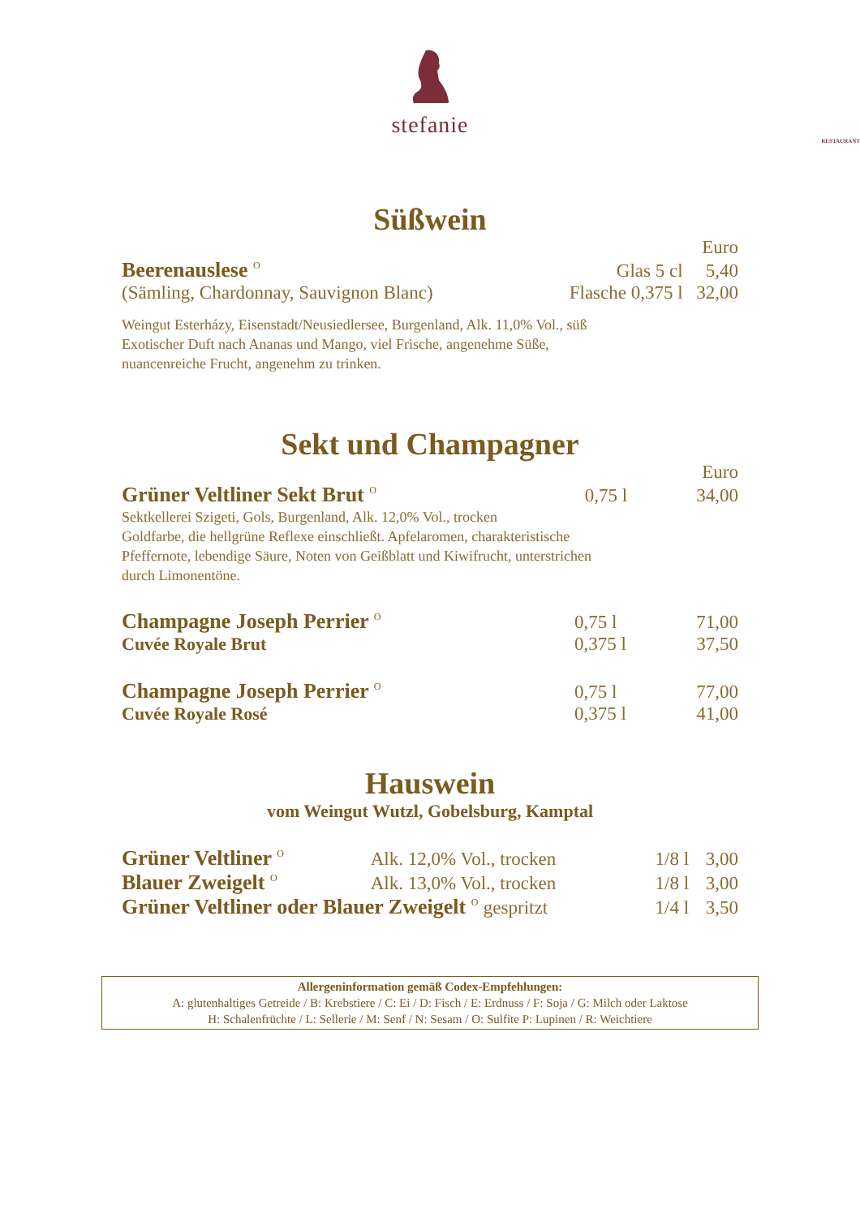stefanie
RESTAURANT
Süßwein
| | | Euro |
| Beerenauslese <sup>O</sup> | Glas 5 cl | 5,40 |
| (Sämling, Chardonnay, Sauvignon Blanc) | Flasche 0,375 l | 32,00 |
Weingut Esterházy, Eisenstadt/Neusiedlersee, Burgenland, Alk. 11,0% Vol., süß
Exotischer Duft nach Ananas und Mango, viel Frische, angenehme Süße,
nuancenreiche Frucht, angenehm zu trinken.
Sekt und Champagner
| | | Euro |
| Grüner Veltliner Sekt Brut <sup>O</sup> | 0,75 l | 34,00 |
Sektkellerei Szigeti, Gols, Burgenland, Alk. 12,0% Vol., trocken
Goldfarbe, die hellgrüne Reflexe einschließt. Apfelaromen, charakteristische
Pfeffernote, lebendige Säure, Noten von Geißblatt und Kiwifrucht, unterstrichen
durch Limonentöne.
| Champagne Joseph Perrier <sup>O</sup> | 0,75 l | 71,00 |
| Cuvée Royale Brut | 0,375 l | 37,50 |
| Champagne Joseph Perrier <sup>O</sup> | 0,75 l | 77,00 |
| Cuvée Royale Rosé | 0,375 l | 41,00 |
Hauswein
vom Weingut Wutzl, Gobelsburg, Kamptal
| Grüner Veltliner <sup>O</sup> | Alk. 12,0% Vol., trocken | 1/8 l | 3,00 |
| Blauer Zweigelt <sup>O</sup> | Alk. 13,0% Vol., trocken | 1/8 l | 3,00 |
| Grüner Veltliner oder Blauer Zweigelt <sup>O</sup> gespritzt | | 1/4 l | 3,50 |
Allergeninformation gemäß Codex-Empfehlungen:
A: glutenhaltiges Getreide / B: Krebstiere / C: Ei / D: Fisch / E: Erdnuss / F: Soja / G: Milch oder Laktose
H: Schalenfrüchte / L: Sellerie / M: Senf / N: Sesam / O: Sulfite P: Lupinen / R: Weichtiere